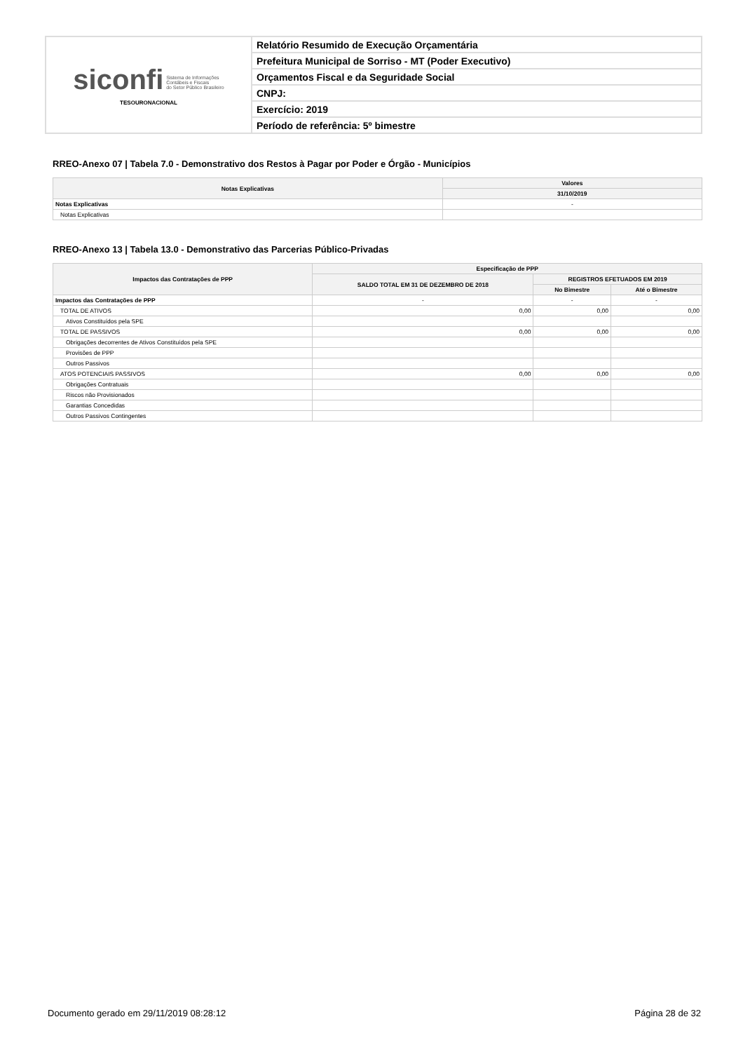| siconfi Sistema de Informações Contábeis e Fiscais do Setor Público Brasileiro TESOURONACIONAL | Relatório Resumido de Execução Orçamentária |
| | Prefeitura Municipal de Sorriso - MT (Poder Executivo) |
| | Orçamentos Fiscal e da Seguridade Social |
| | CNPJ: |
| | Exercício: 2019 |
| | Período de referência: 5º bimestre |
RREO-Anexo 07 | Tabela 7.0 - Demonstrativo dos Restos à Pagar por Poder e Órgão - Municípios
| Notas Explicativas | Valores |
| --- | --- |
| | 31/10/2019 |
| Notas Explicativas | - |
| Notas Explicativas | |
RREO-Anexo 13 | Tabela 13.0 - Demonstrativo das Parcerias Público-Privadas
| Impactos das Contratações de PPP | Especificação de PPP | | |
| --- | --- | --- | --- |
| | SALDO TOTAL EM 31 DE DEZEMBRO DE 2018 | REGISTROS EFETUADOS EM 2019 | |
| | | No Bimestre | Até o Bimestre |
| Impactos das Contratações de PPP | - | - | - |
| TOTAL DE ATIVOS | 0,00 | 0,00 | 0,00 |
| Ativos Constituídos pela SPE | | | |
| TOTAL DE PASSIVOS | 0,00 | 0,00 | 0,00 |
| Obrigações decorrentes de Ativos Constituídos pela SPE | | | |
| Provisões de PPP | | | |
| Outros Passivos | | | |
| ATOS POTENCIAIS PASSIVOS | 0,00 | 0,00 | 0,00 |
| Obrigações Contratuais | | | |
| Riscos não Provisionados | | | |
| Garantias Concedidas | | | |
| Outros Passivos Contingentes | | | |
Documento gerado em 29/11/2019 08:28:12 Página 28 de 32